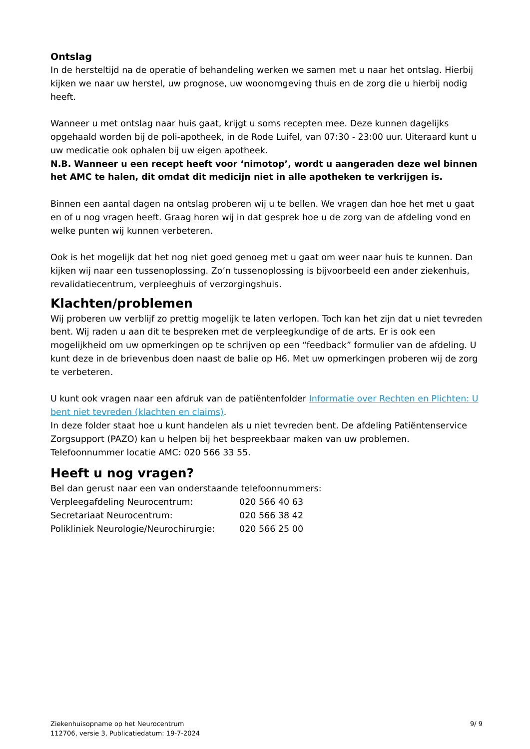Ontslag
In de hersteltijd na de operatie of behandeling werken we samen met u naar het ontslag. Hierbij kijken we naar uw herstel, uw prognose, uw woonomgeving thuis en de zorg die u hierbij nodig heeft.
Wanneer u met ontslag naar huis gaat, krijgt u soms recepten mee. Deze kunnen dagelijks opgehaald worden bij de poli-apotheek, in de Rode Luifel, van 07:30 - 23:00 uur. Uiteraard kunt u uw medicatie ook ophalen bij uw eigen apotheek.
N.B. Wanneer u een recept heeft voor ‘nimotop’, wordt u aangeraden deze wel binnen het AMC te halen, dit omdat dit medicijn niet in alle apotheken te verkrijgen is.
Binnen een aantal dagen na ontslag proberen wij u te bellen. We vragen dan hoe het met u gaat en of u nog vragen heeft. Graag horen wij in dat gesprek hoe u de zorg van de afdeling vond en welke punten wij kunnen verbeteren.
Ook is het mogelijk dat het nog niet goed genoeg met u gaat om weer naar huis te kunnen. Dan kijken wij naar een tussenoplossing. Zo’n tussenoplossing is bijvoorbeeld een ander ziekenhuis, revalidatiecentrum, verpleeghuis of verzorgingshuis.
Klachten/problemen
Wij proberen uw verblijf zo prettig mogelijk te laten verlopen. Toch kan het zijn dat u niet tevreden bent. Wij raden u aan dit te bespreken met de verpleegkundige of de arts. Er is ook een mogelijkheid om uw opmerkingen op te schrijven op een “feedback” formulier van de afdeling. U kunt deze in de brievenbus doen naast de balie op H6. Met uw opmerkingen proberen wij de zorg te verbeteren.
U kunt ook vragen naar een afdruk van de patiëntenfolder Informatie over Rechten en Plichten: U bent niet tevreden (klachten en claims).
In deze folder staat hoe u kunt handelen als u niet tevreden bent. De afdeling Patiëntenservice Zorgsupport (PAZO) kan u helpen bij het bespreekbaar maken van uw problemen.
Telefoonnummer locatie AMC: 020 566 33 55.
Heeft u nog vragen?
Bel dan gerust naar een van onderstaande telefoonnummers:
| Verpleegafdeling Neurocentrum: | 020 566 40 63 |
| Secretariaat Neurocentrum: | 020 566 38 42 |
| Polikliniek Neurologie/Neurochirurgie: | 020 566 25 00 |
Ziekenhuisopname op het Neurocentrum
112706, versie 3, Publicatiedatum: 19-7-2024
9/ 9